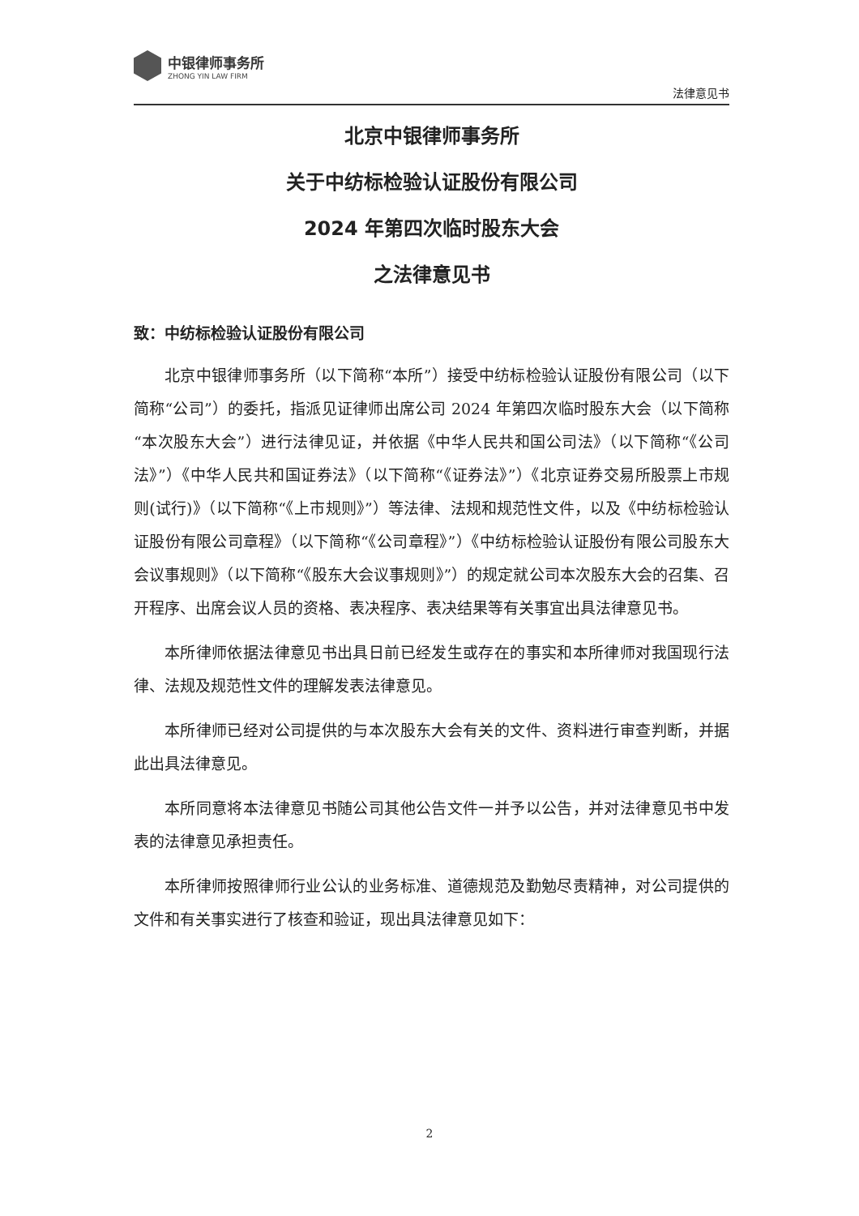中银律师事务所
ZHONG YIN LAW FIRM
法律意见书
北京中银律师事务所
关于中纺标检验认证股份有限公司
2024 年第四次临时股东大会
之法律意见书
致：中纺标检验认证股份有限公司
北京中银律师事务所（以下简称“本所”）接受中纺标检验认证股份有限公司（以下简称“公司”）的委托，指派见证律师出席公司 2024 年第四次临时股东大会（以下简称“本次股东大会”）进行法律见证，并依据《中华人民共和国公司法》（以下简称“《公司法》”）《中华人民共和国证券法》（以下简称“《证券法》”）《北京证券交易所股票上市规则(试行)》（以下简称“《上市规则》”）等法律、法规和规范性文件，以及《中纺标检验认证股份有限公司章程》（以下简称“《公司章程》”）《中纺标检验认证股份有限公司股东大会议事规则》（以下简称“《股东大会议事规则》”）的规定就公司本次股东大会的召集、召开程序、出席会议人员的资格、表决程序、表决结果等有关事宜出具法律意见书。
本所律师依据法律意见书出具日前已经发生或存在的事实和本所律师对我国现行法律、法规及规范性文件的理解发表法律意见。
本所律师已经对公司提供的与本次股东大会有关的文件、资料进行审查判断，并据此出具法律意见。
本所同意将本法律意见书随公司其他公告文件一并予以公告，并对法律意见书中发表的法律意见承担责任。
本所律师按照律师行业公认的业务标准、道德规范及勤勉尽责精神，对公司提供的文件和有关事实进行了核查和验证，现出具法律意见如下：
2